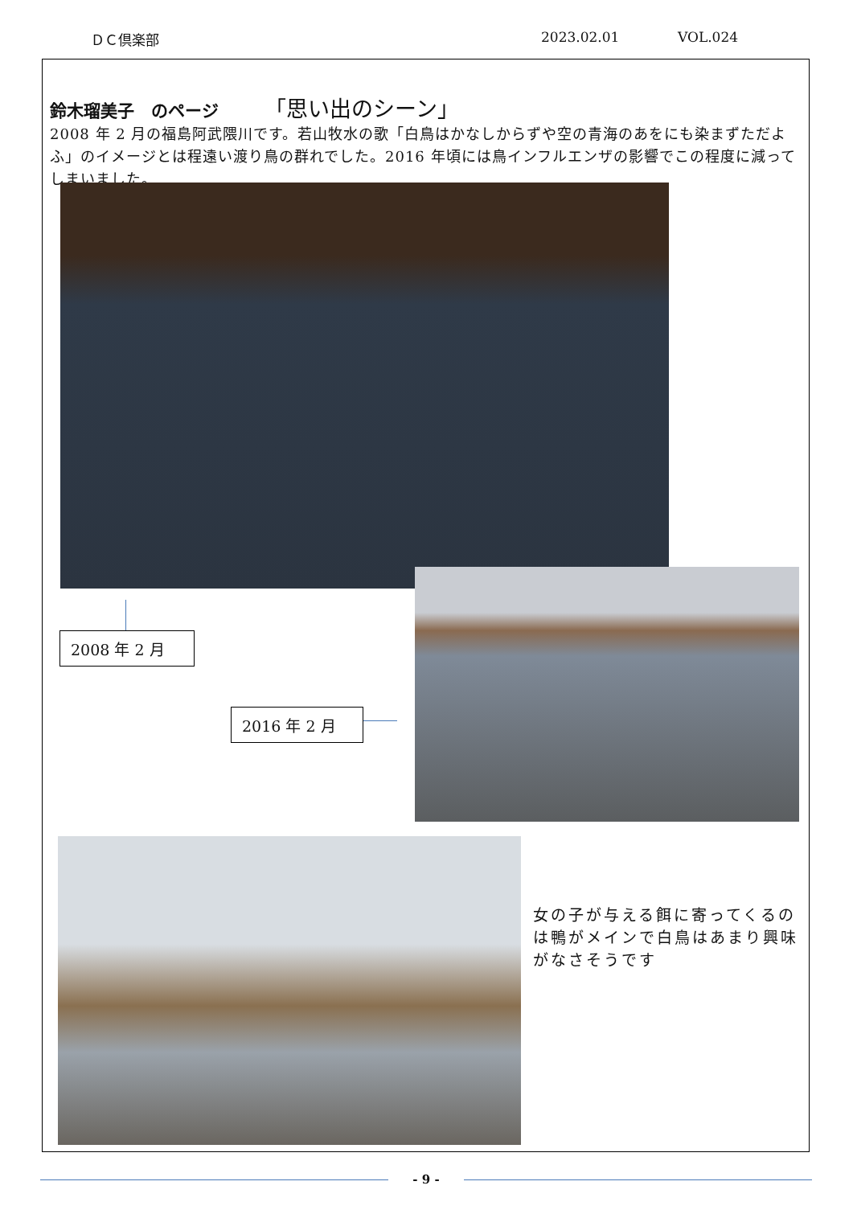ＤＣ倶楽部 2023.02.01 VOL.024
鈴木瑠美子　のページ 「思い出のシーン」
2008 年 2 月の福島阿武隈川です。若山牧水の歌「白鳥はかなしからずや空の青海のあをにも染まずただよふ」のイメージとは程遠い渡り鳥の群れでした。2016 年頃には鳥インフルエンザの影響でこの程度に減ってしまいました。
2008 年 2 月
2016 年 2 月
女の子が与える餌に寄ってくるのは鴨がメインで白鳥はあまり興味がなさそうです
- 9 -